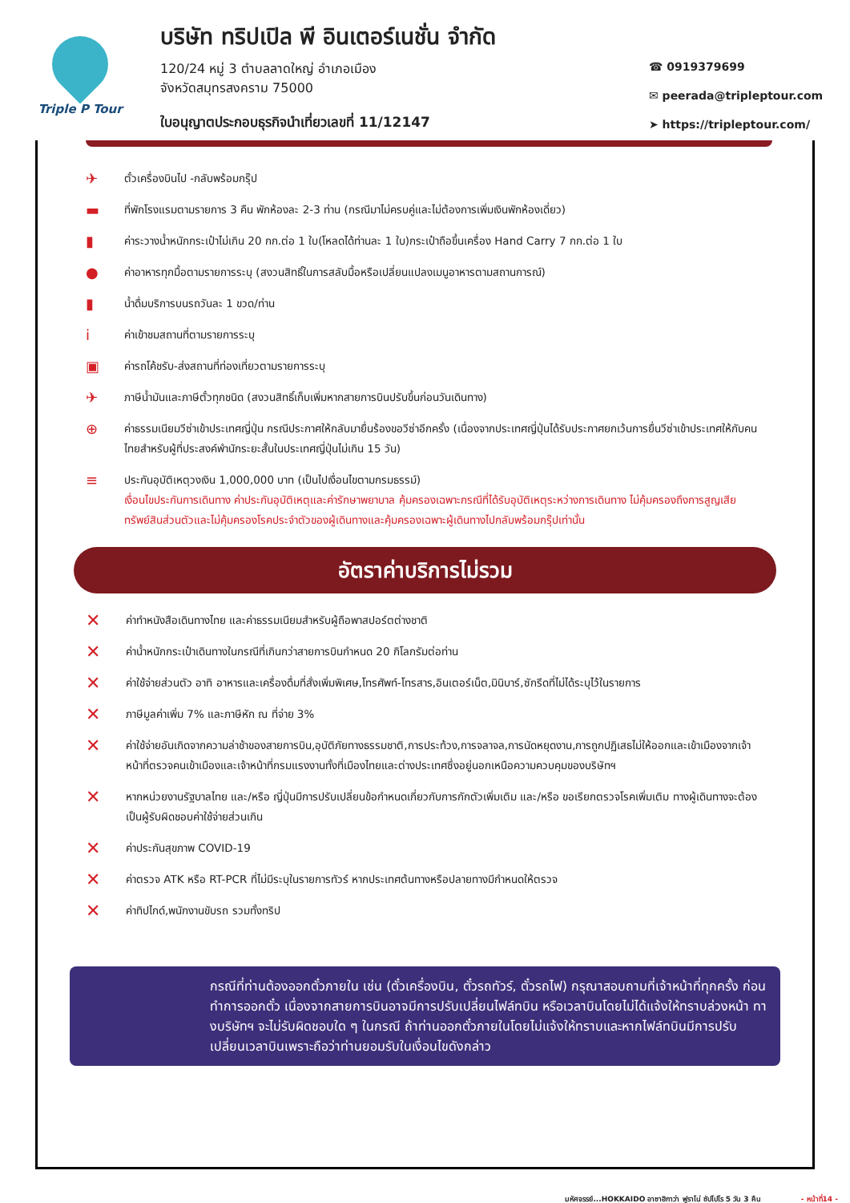Triple P Tour
บริษัท ทริปเปิล พี อินเตอร์เนชั่น จำกัด
120/24 หมู่ 3 ตำบลลาดใหญ่ อำเภอเมือง
จังหวัดสมุทรสงคราม 75000
ใบอนุญาตประกอบธุรกิจนำเที่ยวเลขที่ 11/12147
☎ 0919379699
✉ peerada@tripleptour.com
➤ https://tripleptour.com/
✈
ตั๋วเครื่องบินไป -กลับพร้อมกรุ๊ป
▬
ที่พักโรงแรมตามรายการ 3 คืน พักห้องละ 2-3 ท่าน (กรณีมาไม่ครบคู่และไม่ต้องการเพิ่มเงินพักห้องเดี่ยว)
▮
ค่าระวางน้ำหนักกระเป๋าไม่เกิน 20 กก.ต่อ 1 ใบ(โหลดได้ท่านละ 1 ใบ)กระเป๋าถือขึ้นเครื่อง Hand Carry 7 กก.ต่อ 1 ใบ
●
ค่าอาหารทุกมื้อตามรายการระบุ (สงวนสิทธิ์ในการสลับมื้อหรือเปลี่ยนแปลงเมนูอาหารตามสถานการณ์)
▮
น้ำดื่มบริการบนรถวันละ 1 ขวด/ท่าน
i
ค่าเข้าชมสถานที่ตามรายการระบุ
▣
ค่ารถโค้ชรับ-ส่งสถานที่ท่องเที่ยวตามรายการระบุ
✈
ภาษีน้ำมันและภาษีตั๋วทุกชนิด (สงวนสิทธิ์เก็บเพิ่มหากสายการบินปรับขึ้นก่อนวันเดินทาง)
⊕
ค่าธรรมเนียมวีซ่าเข้าประเทศญี่ปุ่น กรณีประกาศให้กลับมายื่นร้องขอวีซ่าอีกครั้ง (เนื่องจากประเทศญี่ปุ่นได้รับประกาศยกเว้นการยื่นวีซ่าเข้าประเทศให้กับคนไทยสำหรับผู้ที่ประสงค์พำนักระยะสั้นในประเทศญี่ปุ่นไม่เกิน 15 วัน)
≡
ประกันอุบัติเหตุวงเงิน 1,000,000 บาท (เป็นไปเงื่อนไขตามกรมธรรม์)
เงื่อนไขประกันการเดินทาง ค่าประกันอุบัติเหตุและค่ารักษาพยาบาล คุ้มครองเฉพาะกรณีที่ได้รับอุบัติเหตุระหว่างการเดินทาง ไม่คุ้มครองถึงการสูญเสียทรัพย์สินส่วนตัวและไม่คุ้มครองโรคประจำตัวของผู้เดินทางและคุ้มครองเฉพาะผู้เดินทางไปกลับพร้อมกรุ๊ปเท่านั้น
อัตราค่าบริการไม่รวม
✕
ค่าทำหนังสือเดินทางไทย และค่าธรรมเนียมสำหรับผู้ถือพาสปอร์ตต่างชาติ
✕
ค่าน้ำหนักกระเป๋าเดินทางในกรณีที่เกินกว่าสายการบินกำหนด 20 กิโลกรัมต่อท่าน
✕
ค่าใช้จ่ายส่วนตัว อาทิ อาหารและเครื่องดื่มที่สั่งเพิ่มพิเศษ,โทรศัพท์-โทรสาร,อินเตอร์เน็ต,มินิบาร์,ซักรีดที่ไม่ได้ระบุไว้ในรายการ
✕
ภาษีมูลค่าเพิ่ม 7% และภาษีหัก ณ ที่จ่าย 3%
✕
ค่าใช้จ่ายอันเกิดจากความล่าช้าของสายการบิน,อุบัติภัยทางธรรมชาติ,การประท้วง,การจลาจล,การนัดหยุดงาน,การถูกปฏิเสธไม่ให้ออกและเข้าเมืองจากเจ้าหน้าที่ตรวจคนเข้าเมืองและเจ้าหน้าที่กรมแรงงานทั้งที่เมืองไทยและต่างประเทศซึ่งอยู่นอกเหนือความควบคุมของบริษัทฯ
✕
หากหน่วยงานรัฐบาลไทย และ/หรือ ญี่ปุ่นมีการปรับเปลี่ยนข้อกำหนดเกี่ยวกับการกักตัวเพิ่มเติม และ/หรือ ขอเรียกตรวจโรคเพิ่มเติม ทางผู้เดินทางจะต้องเป็นผู้รับผิดชอบค่าใช้จ่ายส่วนเกิน
✕
ค่าประกันสุขภาพ COVID-19
✕
ค่าตรวจ ATK หรือ RT-PCR ที่ไม่มีระบุในรายการทัวร์ หากประเทศต้นทางหรือปลายทางมีกำหนดให้ตรวจ
✕
ค่าทิปไกด์,พนักงานขับรถ รวมทั้งทริป
กรณีที่ท่านต้องออกตั๋วภายใน เช่น (ตั๋วเครื่องบิน, ตั๋วรถทัวร์, ตั๋วรถไฟ) กรุณาสอบถามที่เจ้าหน้าที่ทุกครั้ง ก่อนทำการออกตั๋ว เนื่องจากสายการบินอาจมีการปรับเปลี่ยนไฟล์ทบิน หรือเวลาบินโดยไม่ได้แจ้งให้ทราบล่วงหน้า ทางบริษัทฯ จะไม่รับผิดชอบใด ๆ ในกรณี ถ้าท่านออกตั๋วภายในโดยไม่แจ้งให้ทราบและหากไฟล์ทบินมีการปรับเปลี่ยนเวลาบินเพราะถือว่าท่านยอมรับในเงื่อนไขดังกล่าว
มหัศจรรย์...HOKKAIDO อาซาฮิกาว่า ฟูราโน่ ซัปโปโร 5 วัน 3 คืน - หน้าที่14 -